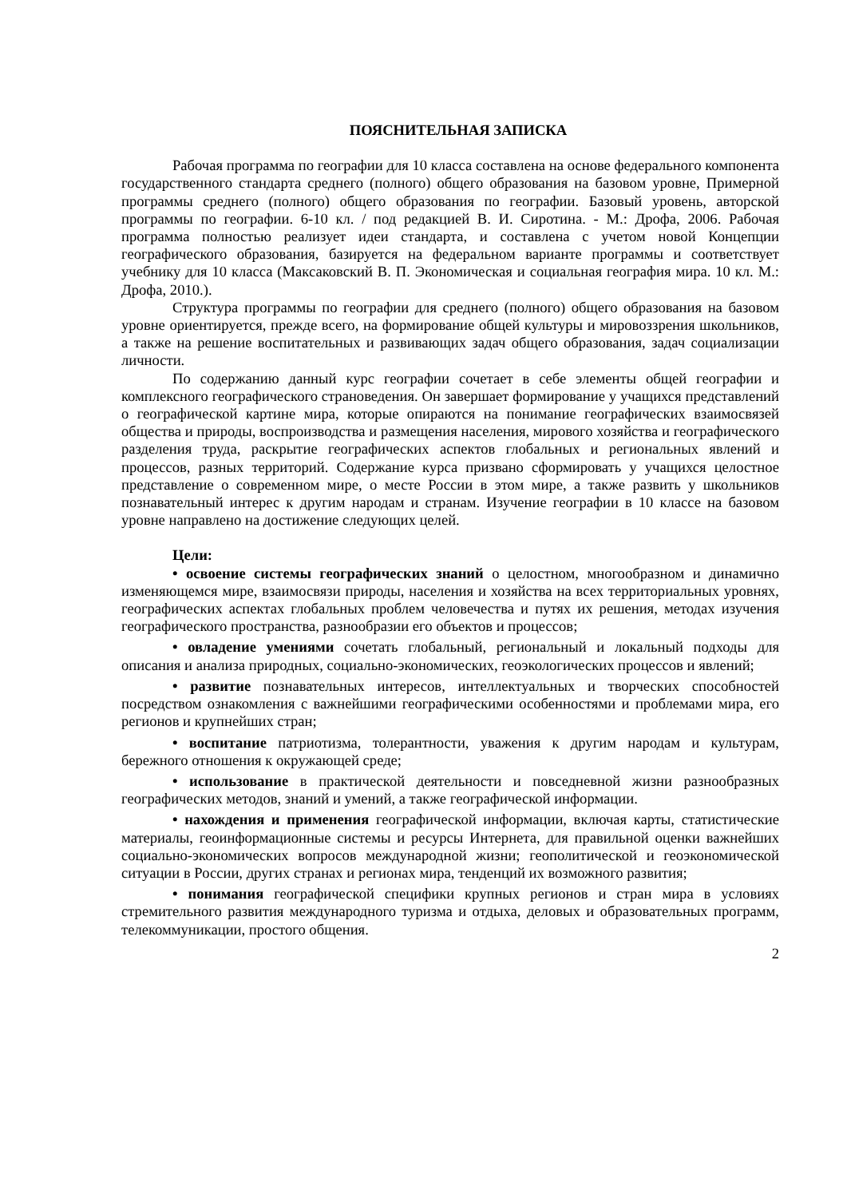ПОЯСНИТЕЛЬНАЯ ЗАПИСКА
Рабочая программа по географии для 10 класса составлена на основе федерального компонента государственного стандарта среднего (полного) общего образования на базовом уровне, Примерной программы среднего (полного) общего образования по географии. Базовый уровень, авторской программы по географии. 6-10 кл. / под редакцией В. И. Сиротина. - М.: Дрофа, 2006. Рабочая программа полностью реализует идеи стандарта, и составлена с учетом новой Концепции географического образования, базируется на федеральном варианте программы и соответствует учебнику для 10 класса (Максаковский В. П. Экономическая и социальная география мира. 10 кл. М.: Дрофа, 2010.).
Структура программы по географии для среднего (полного) общего образования на базовом уровне ориентируется, прежде всего, на формирование общей культуры и мировоззрения школьников, а также на решение воспитательных и развивающих задач общего образования, задач социализации личности.
По содержанию данный курс географии сочетает в себе элементы общей географии и комплексного географического страноведения. Он завершает формирование у учащихся представлений о географической картине мира, которые опираются на понимание географических взаимосвязей общества и природы, воспроизводства и размещения населения, мирового хозяйства и географического разделения труда, раскрытие географических аспектов глобальных и региональных явлений и процессов, разных территорий. Содержание курса призвано сформировать у учащихся целостное представление о современном мире, о месте России в этом мире, а также развить у школьников познавательный интерес к другим народам и странам. Изучение географии в 10 классе на базовом уровне направлено на достижение следующих целей.
Цели:
• освоение системы географических знаний о целостном, многообразном и динамично изменяющемся мире, взаимосвязи природы, населения и хозяйства на всех территориальных уровнях, географических аспектах глобальных проблем человечества и путях их решения, методах изучения географического пространства, разнообразии его объектов и процессов;
• овладение умениями сочетать глобальный, региональный и локальный подходы для описания и анализа природных, социально-экономических, геоэкологических процессов и явлений;
• развитие познавательных интересов, интеллектуальных и творческих способностей посредством ознакомления с важнейшими географическими особенностями и проблемами мира, его регионов и крупнейших стран;
• воспитание патриотизма, толерантности, уважения к другим народам и культурам, бережного отношения к окружающей среде;
• использование в практической деятельности и повседневной жизни разнообразных географических методов, знаний и умений, а также географической информации.
• нахождения и применения географической информации, включая карты, статистические материалы, геоинформационные системы и ресурсы Интернета, для правильной оценки важнейших социально-экономических вопросов международной жизни; геополитической и геоэкономической ситуации в России, других странах и регионах мира, тенденций их возможного развития;
• понимания географической специфики крупных регионов и стран мира в условиях стремительного развития международного туризма и отдыха, деловых и образовательных программ, телекоммуникации, простого общения.
2